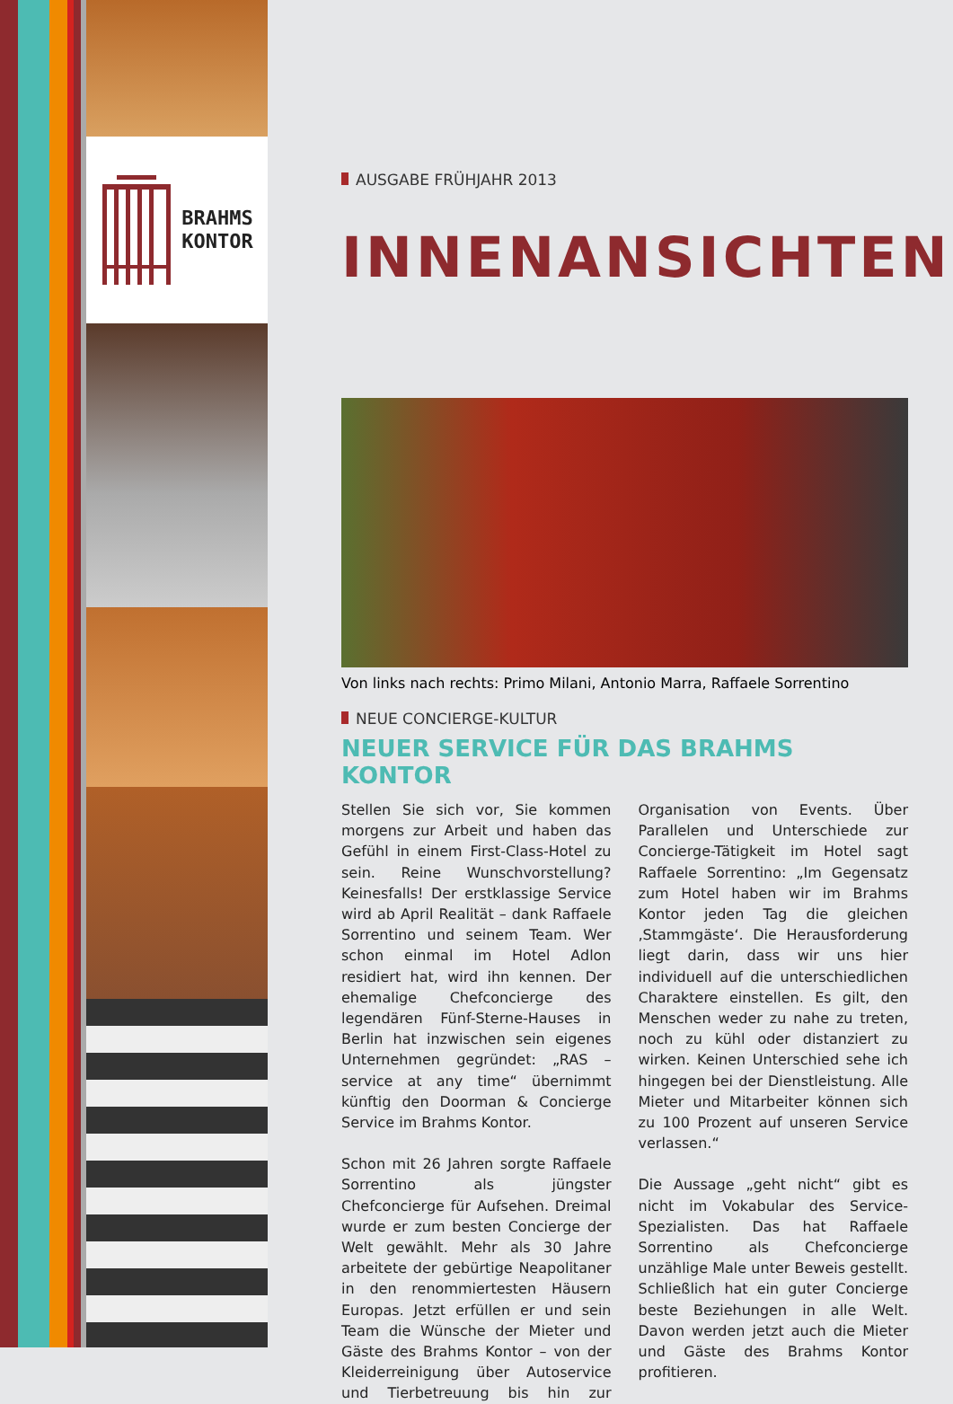BRAHMS
KONTOR
AUSGABE FRÜHJAHR 2013
INNENANSICHTEN
Von links nach rechts: Primo Milani, Antonio Marra, Raffaele Sorrentino
NEUE CONCIERGE-KULTUR
NEUER SERVICE FÜR DAS BRAHMS KONTOR
Stellen Sie sich vor, Sie kommen morgens zur Arbeit und haben das Gefühl in einem First-Class-Hotel zu sein. Reine Wunschvorstellung? Keinesfalls! Der erstklassige Service wird ab April Realität – dank Raffaele Sorrentino und seinem Team. Wer schon einmal im Hotel Adlon residiert hat, wird ihn kennen. Der ehemalige Chefconcierge des legendären Fünf-Sterne-Hauses in Berlin hat inzwischen sein eigenes Unternehmen gegründet: „RAS – service at any time“ übernimmt künftig den Doorman & Concierge Service im Brahms Kontor.
Schon mit 26 Jahren sorgte Raffaele Sorrentino als jüngster Chefconcierge für Aufsehen. Dreimal wurde er zum besten Concierge der Welt gewählt. Mehr als 30 Jahre arbeitete der gebürtige Neapolitaner in den renommiertesten Häusern Europas. Jetzt erfüllen er und sein Team die Wünsche der Mieter und Gäste des Brahms Kontor – von der Kleiderreinigung über Autoservice und Tierbetreuung bis hin zur Organisation von Events. Über Parallelen und Unterschiede zur Concierge-Tätigkeit im Hotel sagt Raffaele Sorrentino: „Im Gegensatz zum Hotel haben wir im Brahms Kontor jeden Tag die gleichen ‚Stammgäste‘. Die Herausforderung liegt darin, dass wir uns hier individuell auf die unterschiedlichen Charaktere einstellen. Es gilt, den Menschen weder zu nahe zu treten, noch zu kühl oder distanziert zu wirken. Keinen Unterschied sehe ich hingegen bei der Dienstleistung. Alle Mieter und Mitarbeiter können sich zu 100 Prozent auf unseren Service verlassen.“
Die Aussage „geht nicht“ gibt es nicht im Vokabular des Service-Spezialisten. Das hat Raffaele Sorrentino als Chefconcierge unzählige Male unter Beweis gestellt. Schließlich hat ein guter Concierge beste Beziehungen in alle Welt. Davon werden jetzt auch die Mieter und Gäste des Brahms Kontor profitieren.